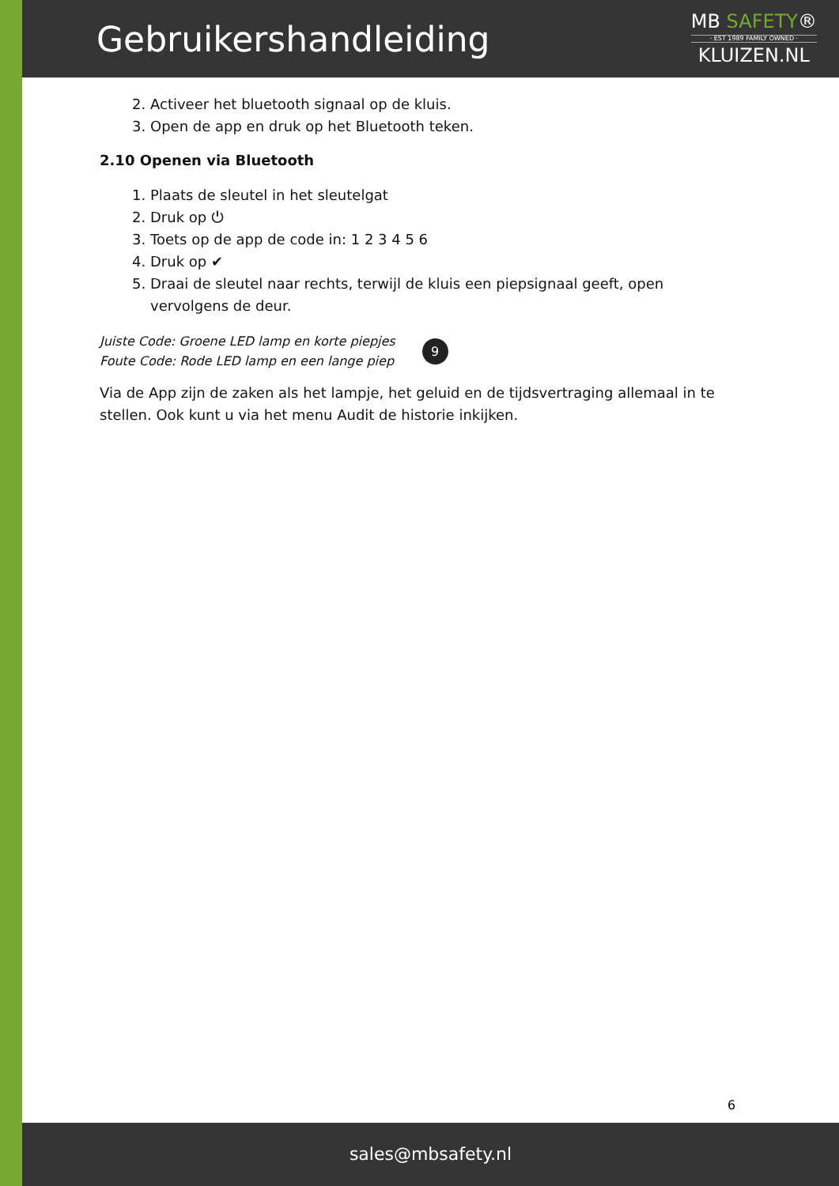Gebruikershandleiding
MB SAFETY®
· EST 1989 FAMILY OWNED ·
KLUIZEN.NL
2. Activeer het bluetooth signaal op de kluis.
3. Open de app en druk op het Bluetooth teken.
2.10 Openen via Bluetooth
1. Plaats de sleutel in het sleutelgat
2. Druk op ⏻
3. Toets op de app de code in: 1 2 3 4 5 6
4. Druk op ✔
5. Draai de sleutel naar rechts, terwijl de kluis een piepsignaal geeft, open vervolgens de deur.
Juiste Code: Groene LED lamp en korte piepjes
Foute Code: Rode LED lamp en een lange piep
9
Via de App zijn de zaken als het lampje, het geluid en de tijdsvertraging allemaal in te stellen. Ook kunt u via het menu Audit de historie inkijken.
6
sales@mbsafety.nl